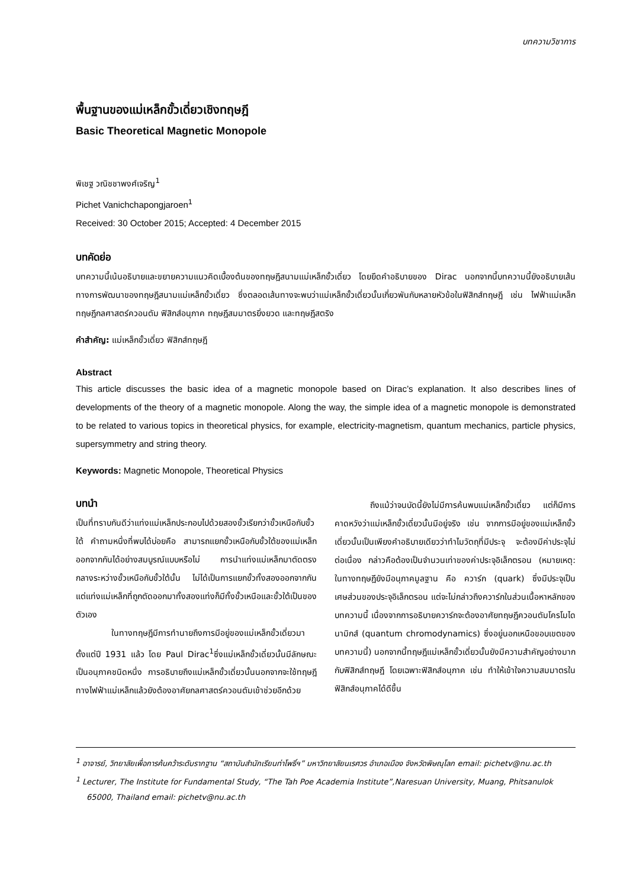บทความวิชาการ
พื้นฐานของแม่เหล็กขั้วเดี่ยวเชิงทฤษฎี
Basic Theoretical Magnetic Monopole
พิเชฐ วณิชชาพงศ์เจริญ<sup>1</sup>
Pichet Vanichchapongjaroen<sup>1</sup>
Received: 30 October 2015; Accepted: 4 December 2015
บทคัดย่อ
บทความนี้เน้นอธิบายและขยายความแนวคิดเบื้องต้นของทฤษฎีสนามแม่เหล็กขั้วเดี่ยว โดยยึดคำอธิบายของ Dirac นอกจากนี้บทความนี้ยังอธิบายเส้นทางการพัฒนาของทฤษฎีสนามแม่เหล็กขั้วเดี่ยว ซึ่งตลอดเส้นทางจะพบว่าแม่เหล็กขั้วเดี่ยวนั้นเกี่ยวพันกับหลายหัวข้อในฟิสิกส์ทฤษฎี เช่น ไฟฟ้าแม่เหล็ก ทฤษฎีกลศาสตร์ควอนตัม ฟิสิกส์อนุภาค ทฤษฎีสมมาตรยิ่งยวด และทฤษฎีสตริง
คำสำคัญ: แม่เหล็กขั้วเดี่ยว ฟิสิกส์ทฤษฎี
Abstract
This article discusses the basic idea of a magnetic monopole based on Dirac’s explanation. It also describes lines of developments of the theory of a magnetic monopole. Along the way, the simple idea of a magnetic monopole is demonstrated to be related to various topics in theoretical physics, for example, electricity-magnetism, quantum mechanics, particle physics, supersymmetry and string theory.
Keywords: Magnetic Monopole, Theoretical Physics
บทนำ
เป็นที่ทราบกันดีว่าแท่งแม่เหล็กประกอบไปด้วยสองขั้วเรียกว่าขั้วเหนือกับขั้วใต้ คำถามหนึ่งที่พบได้บ่อยคือ สามารถแยกขั้วเหนือกับขั้วใต้ของแม่เหล็กออกจากกันได้อย่างสมบูรณ์แบบหรือไม่ การนำแท่งแม่เหล็กมาตัดตรงกลางระหว่างขั้วเหนือกับขั้วใต้นั้น ไม่ได้เป็นการแยกขั้วทั้งสองออกจากกัน แต่แท่งแม่เหล็กที่ถูกตัดออกมาทั้งสองแท่งก็มีทั้งขั้วเหนือและขั้วใต้เป็นของตัวเอง
ในทางทฤษฎีมีการทำนายถึงการมีอยู่ของแม่เหล็กขั้วเดี่ยวมาตั้งแต่ปี 1931 แล้ว โดย Paul Dirac<sup>1</sup>ซึ่งแม่เหล็กขั้วเดี่ยวนั้นมีลักษณะเป็นอนุภาคชนิดหนึ่ง การอธิบายถึงแม่เหล็กขั้วเดี่ยวนั้นนอกจากจะใช้ทฤษฎีทางไฟฟ้าแม่เหล็กแล้วยังต้องอาศัยกลศาสตร์ควอนตัมเข้าช่วยอีกด้วย
ถึงแม้ว่าจนบัดนี้ยังไม่มีการค้นพบแม่เหล็กขั้วเดี่ยว แต่ก็มีการคาดหวังว่าแม่เหล็กขั้วเดี่ยวนั้นมีอยู่จริง เช่น จากการมีอยู่ของแม่เหล็กขั้วเดี่ยวนั้นเป็นเพียงคำอธิบายเดียวว่าทำไมวัตถุที่มีประจุ จะต้องมีค่าประจุไม่ต่อเนื่อง กล่าวคือต้องเป็นจำนวนเท่าของค่าประจุอิเล็กตรอน (หมายเหตุ: ในทางทฤษฎียังมีอนุภาคมูลฐาน คือ ควาร์ก (quark) ซึ่งมีประจุเป็นเศษส่วนของประจุอิเล็กตรอน แต่จะไม่กล่าวถึงควาร์กในส่วนเนื้อหาหลักของบทความนี้ เนื่องจากการอธิบายควาร์กจะต้องอาศัยทฤษฎีควอนตัมโครโมไดนามิกส์ (quantum chromodynamics) ซึ่งอยู่นอกเหนือขอบเขตของบทความนี้) นอกจากนี้ทฤษฎีแม่เหล็กขั้วเดี่ยวนั้นยังมีความสำคัญอย่างมากกับฟิสิกส์ทฤษฎี โดยเฉพาะฟิสิกส์อนุภาค เช่น ทำให้เข้าใจความสมมาตรในฟิสิกส์อนุภาคได้ดีขึ้น
<sup>1</sup> อาจารย์, วิทยาลัยเพื่อการค้นคว้าระดับรากฐาน “สถาบันสำนักเรียนท่าโพธิ์ฯ” มหาวิทยาลัยนเรศวร อำเภอเมือง จังหวัดพิษณุโลก email: pichetv@nu.ac.th
<sup>1</sup> Lecturer, The Institute for Fundamental Study, “The Tah Poe Academia Institute”,Naresuan University, Muang, Phitsanulok 65000, Thailand email: pichetv@nu.ac.th